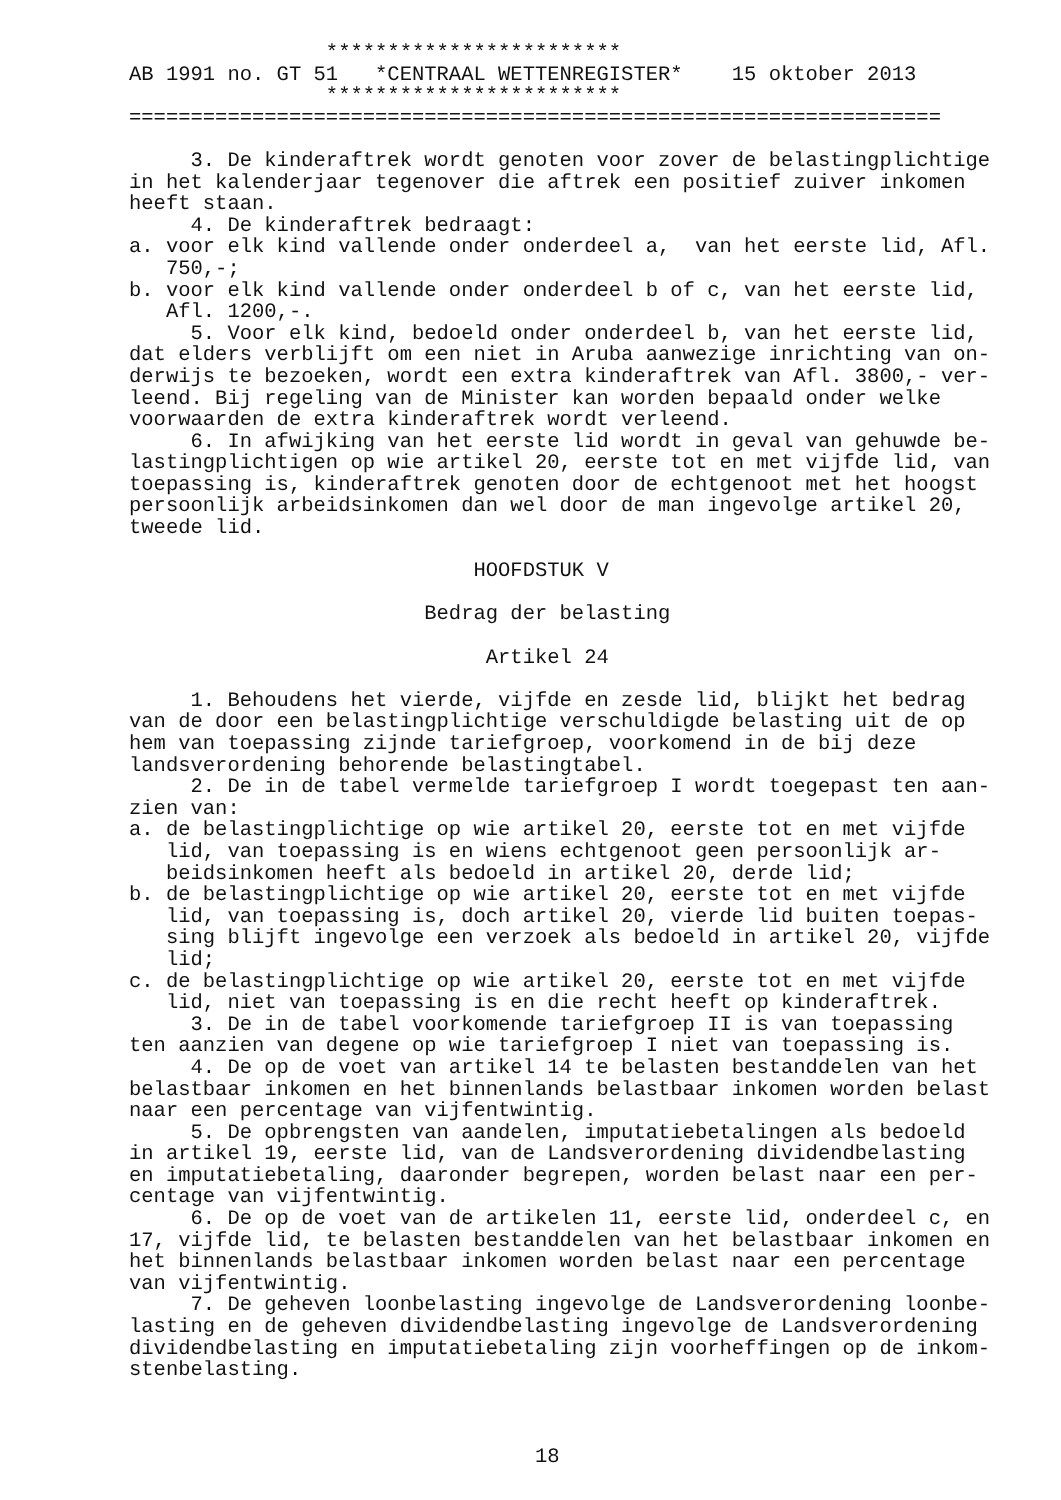************************
AB 1991 no. GT 51   *CENTRAAL WETTENREGISTER*    15 oktober 2013
                ************************
==================================================================

     3. De kinderaftrek wordt genoten voor zover de belastingplichtige
in het kalenderjaar tegenover die aftrek een positief zuiver inkomen
heeft staan.
     4. De kinderaftrek bedraagt:
a. voor elk kind vallende onder onderdeel a,  van het eerste lid, Afl.
   750,-;
b. voor elk kind vallende onder onderdeel b of c, van het eerste lid,
   Afl. 1200,-.
     5. Voor elk kind, bedoeld onder onderdeel b, van het eerste lid,
dat elders verblijft om een niet in Aruba aanwezige inrichting van on-
derwijs te bezoeken, wordt een extra kinderaftrek van Afl. 3800,- ver-
leend. Bij regeling van de Minister kan worden bepaald onder welke
voorwaarden de extra kinderaftrek wordt verleend.
     6. In afwijking van het eerste lid wordt in geval van gehuwde be-
lastingplichtigen op wie artikel 20, eerste tot en met vijfde lid, van
toepassing is, kinderaftrek genoten door de echtgenoot met het hoogst
persoonlijk arbeidsinkomen dan wel door de man ingevolge artikel 20,
tweede lid.

                            HOOFDSTUK V

                        Bedrag der belasting

                             Artikel 24

     1. Behoudens het vierde, vijfde en zesde lid, blijkt het bedrag
van de door een belastingplichtige verschuldigde belasting uit de op
hem van toepassing zijnde tariefgroep, voorkomend in de bij deze
landsverordening behorende belastingtabel.
     2. De in de tabel vermelde tariefgroep I wordt toegepast ten aan-
zien van:
a. de belastingplichtige op wie artikel 20, eerste tot en met vijfde
   lid, van toepassing is en wiens echtgenoot geen persoonlijk ar-
   beidsinkomen heeft als bedoeld in artikel 20, derde lid;
b. de belastingplichtige op wie artikel 20, eerste tot en met vijfde
   lid, van toepassing is, doch artikel 20, vierde lid buiten toepas-
   sing blijft ingevolge een verzoek als bedoeld in artikel 20, vijfde
   lid;
c. de belastingplichtige op wie artikel 20, eerste tot en met vijfde
   lid, niet van toepassing is en die recht heeft op kinderaftrek.
     3. De in de tabel voorkomende tariefgroep II is van toepassing
ten aanzien van degene op wie tariefgroep I niet van toepassing is.
     4. De op de voet van artikel 14 te belasten bestanddelen van het
belastbaar inkomen en het binnenlands belastbaar inkomen worden belast
naar een percentage van vijfentwintig.
     5. De opbrengsten van aandelen, imputatiebetalingen als bedoeld
in artikel 19, eerste lid, van de Landsverordening dividendbelasting
en imputatiebetaling, daaronder begrepen, worden belast naar een per-
centage van vijfentwintig.
     6. De op de voet van de artikelen 11, eerste lid, onderdeel c, en
17, vijfde lid, te belasten bestanddelen van het belastbaar inkomen en
het binnenlands belastbaar inkomen worden belast naar een percentage
van vijfentwintig.
     7. De geheven loonbelasting ingevolge de Landsverordening loonbe-
lasting en de geheven dividendbelasting ingevolge de Landsverordening
dividendbelasting en imputatiebetaling zijn voorheffingen op de inkom-
stenbelasting.



                                 18